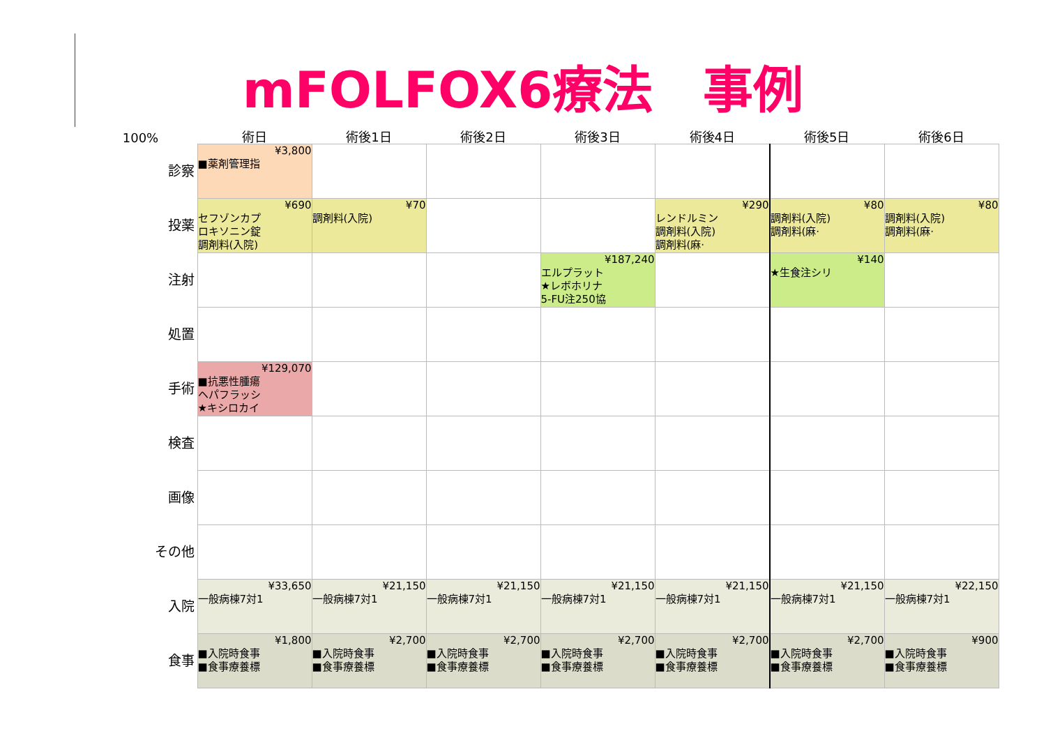mFOLFOX6療法　事例
| 100% | 術日 | 術後1日 | 術後2日 | 術後3日 | 術後4日 | 術後5日 | 術後6日 |
| --- | --- | --- | --- | --- | --- | --- | --- |
| 診察 | ¥3,800 ■薬剤管理指 | | | | | | |
| 投薬 | ¥690 セフゾンカプ ロキソニン錠 調剤料(入院) | ¥70 調剤料(入院) | | | ¥290 レンドルミン 調剤料(入院) 調剤料(麻· | ¥80 調剤料(入院) 調剤料(麻· | ¥80 調剤料(入院) 調剤料(麻· |
| 注射 | | | | ¥187,240 エルプラット ★レボホリナ 5-FU注250協 | | ¥140 ★生食注シリ | |
| 処置 | | | | | | | |
| 手術 | ¥129,070 ■抗悪性腫瘍 ヘパフラッシ ★キシロカイ | | | | | | |
| 検査 | | | | | | | |
| 画像 | | | | | | | |
| その他 | | | | | | | |
| 入院 | ¥33,650 一般病棟7対1 | ¥21,150 一般病棟7対1 | ¥21,150 一般病棟7対1 | ¥21,150 一般病棟7対1 | ¥21,150 一般病棟7対1 | ¥21,150 一般病棟7対1 | ¥22,150 一般病棟7対1 |
| 食事 | ¥1,800 ■入院時食事 ■食事療養標 | ¥2,700 ■入院時食事 ■食事療養標 | ¥2,700 ■入院時食事 ■食事療養標 | ¥2,700 ■入院時食事 ■食事療養標 | ¥2,700 ■入院時食事 ■食事療養標 | ¥2,700 ■入院時食事 ■食事療養標 | ¥900 ■入院時食事 ■食事療養標 |